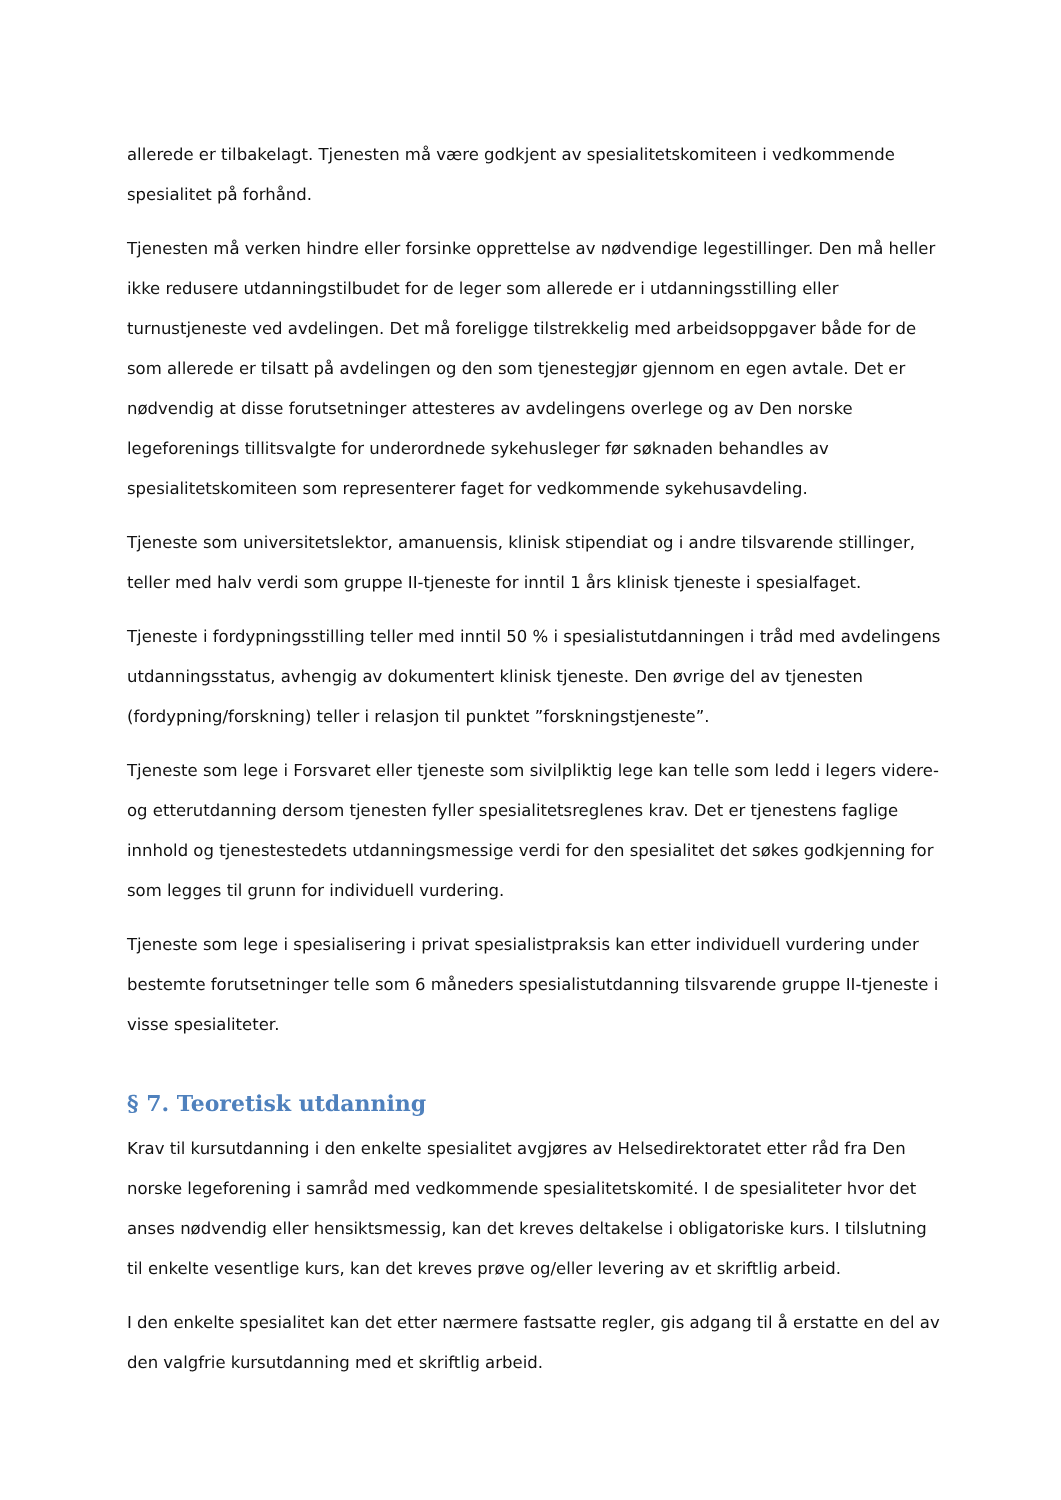allerede er tilbakelagt. Tjenesten må være godkjent av spesialitetskomiteen i vedkommende spesialitet på forhånd.
Tjenesten må verken hindre eller forsinke opprettelse av nødvendige legestillinger. Den må heller ikke redusere utdanningstilbudet for de leger som allerede er i utdanningsstilling eller turnustjeneste ved avdelingen. Det må foreligge tilstrekkelig med arbeidsoppgaver både for de som allerede er tilsatt på avdelingen og den som tjenestegjør gjennom en egen avtale. Det er nødvendig at disse forutsetninger attesteres av avdelingens overlege og av Den norske legeforenings tillitsvalgte for underordnede sykehusleger før søknaden behandles av spesialitetskomiteen som representerer faget for vedkommende sykehusavdeling.
Tjeneste som universitetslektor, amanuensis, klinisk stipendiat og i andre tilsvarende stillinger, teller med halv verdi som gruppe II-tjeneste for inntil 1 års klinisk tjeneste i spesialfaget.
Tjeneste i fordypningsstilling teller med inntil 50 % i spesialistutdanningen i tråd med avdelingens utdanningsstatus, avhengig av dokumentert klinisk tjeneste. Den øvrige del av tjenesten (fordypning/forskning) teller i relasjon til punktet ”forskningstjeneste”.
Tjeneste som lege i Forsvaret eller tjeneste som sivilpliktig lege kan telle som ledd i legers videre- og etterutdanning dersom tjenesten fyller spesialitetsreglenes krav. Det er tjenestens faglige innhold og tjenestestedets utdanningsmessige verdi for den spesialitet det søkes godkjenning for som legges til grunn for individuell vurdering.
Tjeneste som lege i spesialisering i privat spesialistpraksis kan etter individuell vurdering under bestemte forutsetninger telle som 6 måneders spesialistutdanning tilsvarende gruppe II-tjeneste i visse spesialiteter.
§ 7. Teoretisk utdanning
Krav til kursutdanning i den enkelte spesialitet avgjøres av Helsedirektoratet etter råd fra Den norske legeforening i samråd med vedkommende spesialitetskomité. I de spesialiteter hvor det anses nødvendig eller hensiktsmessig, kan det kreves deltakelse i obligatoriske kurs. I tilslutning til enkelte vesentlige kurs, kan det kreves prøve og/eller levering av et skriftlig arbeid.
I den enkelte spesialitet kan det etter nærmere fastsatte regler, gis adgang til å erstatte en del av den valgfrie kursutdanning med et skriftlig arbeid.